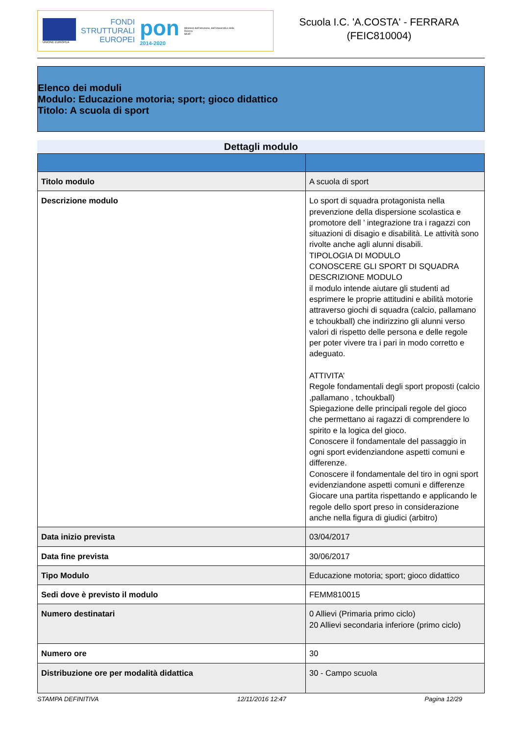UNIONE EUROPEA
FONDI
STRUTTURALI
EUROPEI
pon
2014-2020
Ministero dell'Istruzione, dell'Università e della Ricerca
MIUR
Scuola I.C. 'A.COSTA' - FERRARA
(FEIC810004)
Elenco dei moduli
Modulo: Educazione motoria; sport; gioco didattico
Titolo: A scuola di sport
Dettagli modulo
| Titolo modulo | A scuola di sport |
| Descrizione modulo | Lo sport di squadra protagonista nella prevenzione della dispersione scolastica e promotore dell ’ integrazione tra i ragazzi con situazioni di disagio e disabilità. Le attività sono rivolte anche agli alunni disabili. TIPOLOGIA DI MODULO CONOSCERE GLI SPORT DI SQUADRA DESCRIZIONE MODULO il modulo intende aiutare gli studenti ad esprimere le proprie attitudini e abilità motorie attraverso giochi di squadra (calcio, pallamano e tchoukball) che indirizzino gli alunni verso valori di rispetto delle persona e delle regole per poter vivere tra i pari in modo corretto e adeguato. ATTIVITA’ Regole fondamentali degli sport proposti (calcio ,pallamano , tchoukball) Spiegazione delle principali regole del gioco che permettano ai ragazzi di comprendere lo spirito e la logica del gioco. Conoscere il fondamentale del passaggio in ogni sport evidenziandone aspetti comuni e differenze. Conoscere il fondamentale del tiro in ogni sport evidenziandone aspetti comuni e differenze Giocare una partita rispettando e applicando le regole dello sport preso in considerazione anche nella figura di giudici (arbitro) |
| Data inizio prevista | 03/04/2017 |
| Data fine prevista | 30/06/2017 |
| Tipo Modulo | Educazione motoria; sport; gioco didattico |
| Sedi dove è previsto il modulo | FEMM810015 |
| Numero destinatari | 0 Allievi (Primaria primo ciclo) 20 Allievi secondaria inferiore (primo ciclo) |
| Numero ore | 30 |
| Distribuzione ore per modalità didattica | 30 - Campo scuola |
STAMPA DEFINITIVA 12/11/2016 12:47 Pagina 12/29